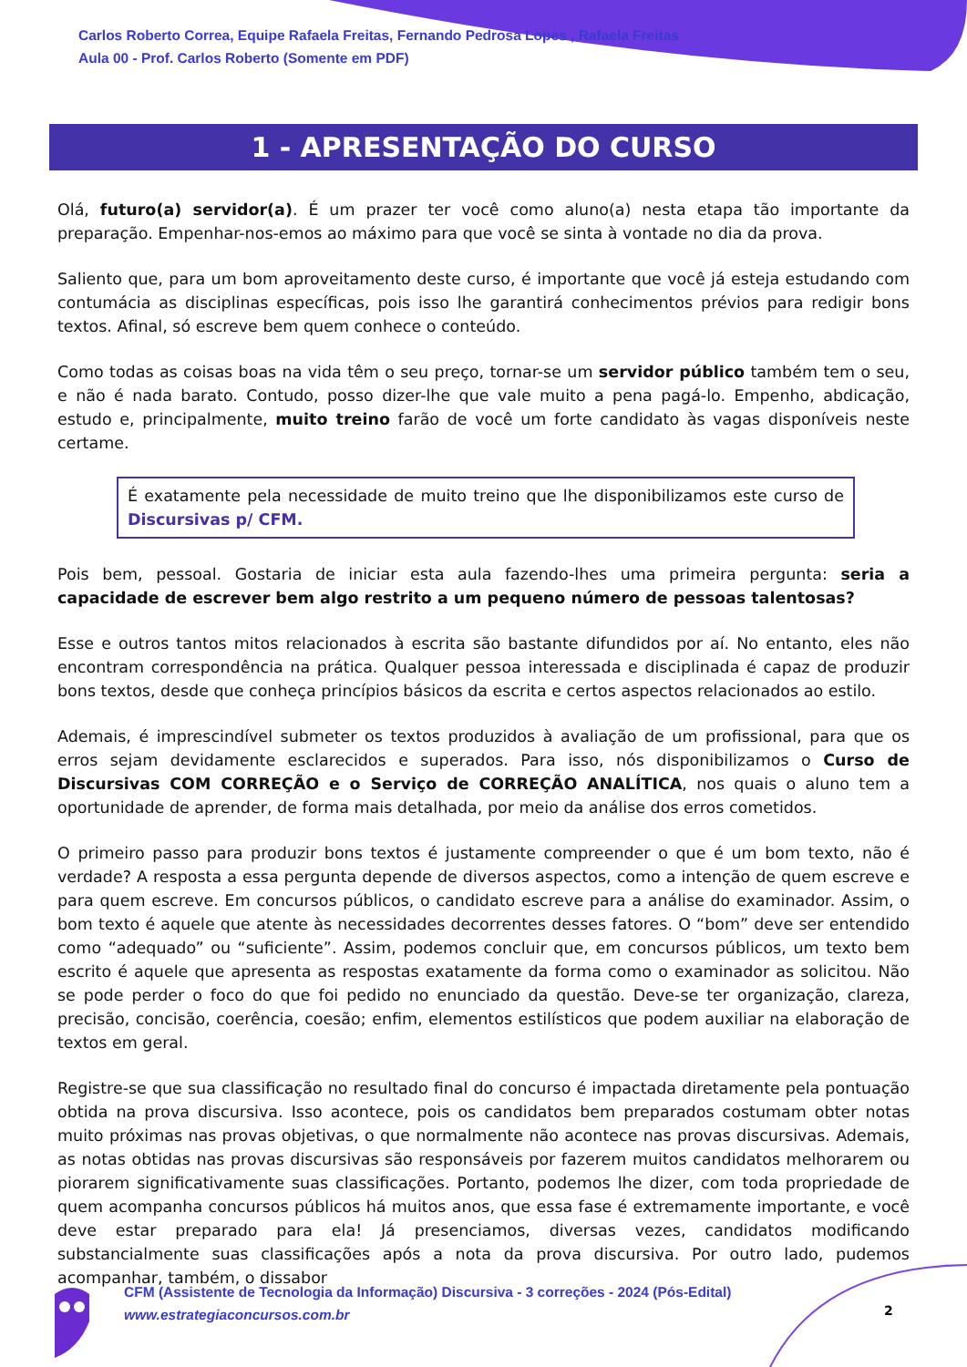Carlos Roberto Correa, Equipe Rafaela Freitas, Fernando Pedrosa Lopes , Rafaela Freitas
Aula 00 - Prof. Carlos Roberto (Somente em PDF)
1 - APRESENTAÇÃO DO CURSO
Olá, futuro(a) servidor(a). É um prazer ter você como aluno(a) nesta etapa tão importante da preparação. Empenhar-nos-emos ao máximo para que você se sinta à vontade no dia da prova.
Saliento que, para um bom aproveitamento deste curso, é importante que você já esteja estudando com contumácia as disciplinas específicas, pois isso lhe garantirá conhecimentos prévios para redigir bons textos. Afinal, só escreve bem quem conhece o conteúdo.
Como todas as coisas boas na vida têm o seu preço, tornar-se um servidor público também tem o seu, e não é nada barato. Contudo, posso dizer-lhe que vale muito a pena pagá-lo. Empenho, abdicação, estudo e, principalmente, muito treino farão de você um forte candidato às vagas disponíveis neste certame.
É exatamente pela necessidade de muito treino que lhe disponibilizamos este curso de Discursivas p/ CFM.
Pois bem, pessoal. Gostaria de iniciar esta aula fazendo-lhes uma primeira pergunta: seria a capacidade de escrever bem algo restrito a um pequeno número de pessoas talentosas?
Esse e outros tantos mitos relacionados à escrita são bastante difundidos por aí. No entanto, eles não encontram correspondência na prática. Qualquer pessoa interessada e disciplinada é capaz de produzir bons textos, desde que conheça princípios básicos da escrita e certos aspectos relacionados ao estilo.
Ademais, é imprescindível submeter os textos produzidos à avaliação de um profissional, para que os erros sejam devidamente esclarecidos e superados. Para isso, nós disponibilizamos o Curso de Discursivas COM CORREÇÃO e o Serviço de CORREÇÃO ANALÍTICA, nos quais o aluno tem a oportunidade de aprender, de forma mais detalhada, por meio da análise dos erros cometidos.
O primeiro passo para produzir bons textos é justamente compreender o que é um bom texto, não é verdade? A resposta a essa pergunta depende de diversos aspectos, como a intenção de quem escreve e para quem escreve. Em concursos públicos, o candidato escreve para a análise do examinador. Assim, o bom texto é aquele que atente às necessidades decorrentes desses fatores. O “bom” deve ser entendido como “adequado” ou “suficiente”. Assim, podemos concluir que, em concursos públicos, um texto bem escrito é aquele que apresenta as respostas exatamente da forma como o examinador as solicitou. Não se pode perder o foco do que foi pedido no enunciado da questão. Deve-se ter organização, clareza, precisão, concisão, coerência, coesão; enfim, elementos estilísticos que podem auxiliar na elaboração de textos em geral.
Registre-se que sua classificação no resultado final do concurso é impactada diretamente pela pontuação obtida na prova discursiva. Isso acontece, pois os candidatos bem preparados costumam obter notas muito próximas nas provas objetivas, o que normalmente não acontece nas provas discursivas. Ademais, as notas obtidas nas provas discursivas são responsáveis por fazerem muitos candidatos melhorarem ou piorarem significativamente suas classificações. Portanto, podemos lhe dizer, com toda propriedade de quem acompanha concursos públicos há muitos anos, que essa fase é extremamente importante, e você deve estar preparado para ela! Já presenciamos, diversas vezes, candidatos modificando substancialmente suas classificações após a nota da prova discursiva. Por outro lado, pudemos acompanhar, também, o dissabor
CFM (Assistente de Tecnologia da Informação) Discursiva - 3 correções - 2024 (Pós-Edital)
www.estrategiaconcursos.com.br
2